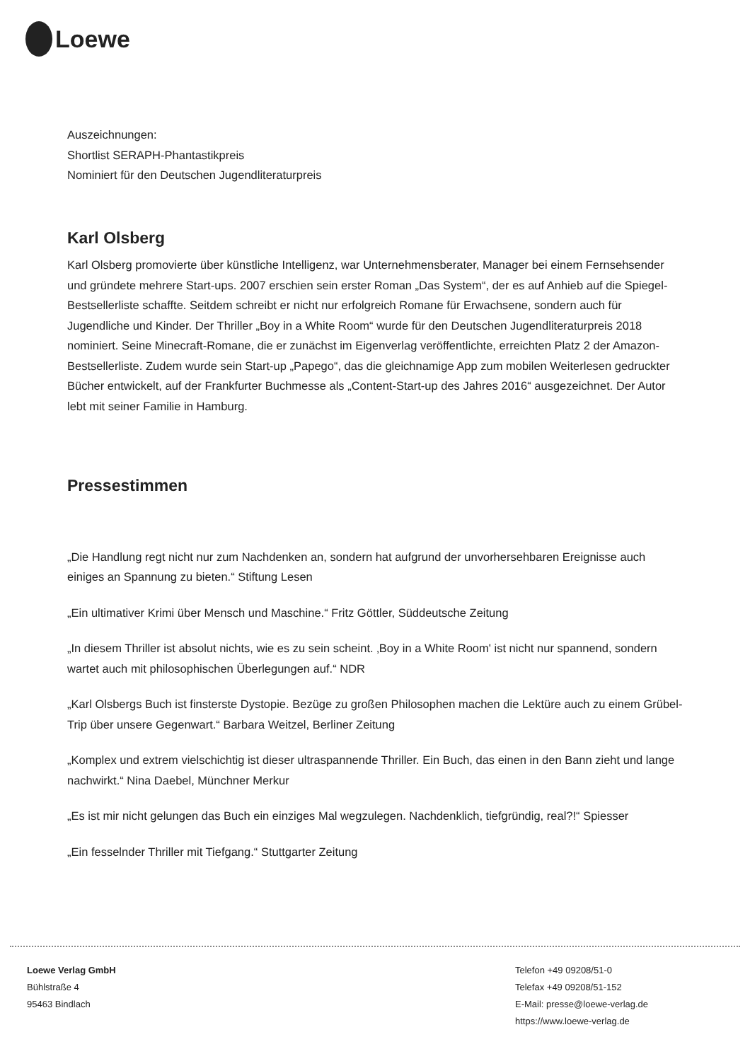Loewe
Auszeichnungen:
Shortlist SERAPH-Phantastikpreis
Nominiert für den Deutschen Jugendliteraturpreis
Karl Olsberg
Karl Olsberg promovierte über künstliche Intelligenz, war Unternehmensberater, Manager bei einem Fernsehsender und gründete mehrere Start-ups. 2007 erschien sein erster Roman „Das System“, der es auf Anhieb auf die Spiegel-Bestsellerliste schaffte. Seitdem schreibt er nicht nur erfolgreich Romane für Erwachsene, sondern auch für Jugendliche und Kinder. Der Thriller „Boy in a White Room“ wurde für den Deutschen Jugendliteraturpreis 2018 nominiert. Seine Minecraft-Romane, die er zunächst im Eigenverlag veröffentlichte, erreichten Platz 2 der Amazon-Bestsellerliste. Zudem wurde sein Start-up „Papego“, das die gleichnamige App zum mobilen Weiterlesen gedruckter Bücher entwickelt, auf der Frankfurter Buchmesse als „Content-Start-up des Jahres 2016“ ausgezeichnet. Der Autor lebt mit seiner Familie in Hamburg.
Pressestimmen
„Die Handlung regt nicht nur zum Nachdenken an, sondern hat aufgrund der unvorhersehbaren Ereignisse auch einiges an Spannung zu bieten.“ Stiftung Lesen
„Ein ultimativer Krimi über Mensch und Maschine.“ Fritz Göttler, Süddeutsche Zeitung
„In diesem Thriller ist absolut nichts, wie es zu sein scheint. ‚Boy in a White Room' ist nicht nur spannend, sondern wartet auch mit philosophischen Überlegungen auf.“ NDR
„Karl Olsbergs Buch ist finsterste Dystopie. Bezüge zu großen Philosophen machen die Lektüre auch zu einem Grübel-Trip über unsere Gegenwart.“ Barbara Weitzel, Berliner Zeitung
„Komplex und extrem vielschichtig ist dieser ultraspannende Thriller. Ein Buch, das einen in den Bann zieht und lange nachwirkt.“ Nina Daebel, Münchner Merkur
„Es ist mir nicht gelungen das Buch ein einziges Mal wegzulegen. Nachdenklich, tiefgründig, real?!“ Spiesser
„Ein fesselnder Thriller mit Tiefgang.“ Stuttgarter Zeitung
Loewe Verlag GmbH
Bühlstraße 4
95463 Bindlach
Telefon +49 09208/51-0
Telefax +49 09208/51-152
E-Mail: presse@loewe-verlag.de
https://www.loewe-verlag.de